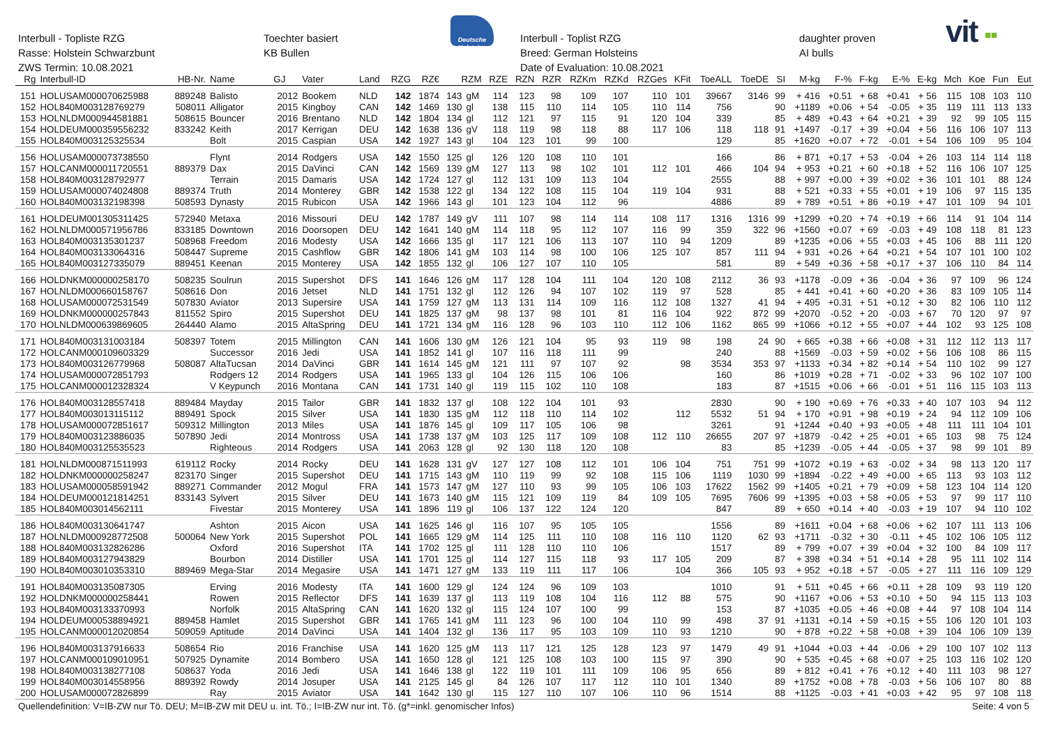Interbull - Topliste RZG
Rasse: Holstein Schwarzbunt
ZWS Termin: 10.08.2021
Toechter basiert
KB Bullen
Deutsche Holsteins
Interbull - Toplist RZG
Breed: German Holsteins
Date of Evaluation: 10.08.2021
daughter proven
AI bulls
vit ▪▪
| Rg | Interbull-ID | HB-Nr. | Name | GJ | Vater | Land | RZG | RZ€ | RZM | | RZE | RZN | RZR | RZKm | RZKd | RZGes | KFit | ToeALL | ToeDE | SI | M-kg | F-% | F-kg | E-% | E-kg | Mch | Koe | Fun | Eut |
| --- | --- | --- | --- | --- | --- | --- | --- | --- | --- | --- | --- | --- | --- | --- | --- | --- | --- | --- | --- | --- | --- | --- | --- | --- | --- | --- | --- | --- | --- |
| 151 | HOLUSAM000070625988 | 889248 | Balisto | 2012 | Bookem | NLD | 142 | 1874 | 143 | gM | 114 | 123 | 98 | 109 | 107 | 110 | 101 | 39667 | 3146 | 99 | + 416 | +0.51 | + 68 | +0.41 | + 56 | 115 | 108 | 103 | 110 |
| 152 | HOL840M003128769279 | 508011 | Alligator | 2015 | Kingboy | CAN | 142 | 1469 | 130 | gl | 138 | 115 | 110 | 114 | 105 | 110 | 114 | 756 | | 90 | +1189 | +0.06 | + 54 | -0.05 | + 35 | 119 | 111 | 113 | 133 |
| 153 | HOLNLDM000944581881 | 508615 | Bouncer | 2016 | Brentano | NLD | 142 | 1804 | 134 | gl | 112 | 121 | 97 | 115 | 91 | 120 | 104 | 339 | | 85 | + 489 | +0.43 | + 64 | +0.21 | + 39 | 92 | 99 | 105 | 115 |
| 154 | HOLDEUM000359556232 | 833242 | Keith | 2017 | Kerrigan | DEU | 142 | 1638 | 136 | gV | 118 | 119 | 98 | 118 | 88 | 117 | 106 | 118 | 118 | 91 | +1497 | -0.17 | + 39 | +0.04 | + 56 | 116 | 106 | 107 | 113 |
| 155 | HOL840M003125325534 | | Bolt | 2015 | Caspian | USA | 142 | 1927 | 143 | gl | 104 | 123 | 101 | 99 | 100 | | | 129 | | 85 | +1620 | +0.07 | + 72 | -0.01 | + 54 | 106 | 109 | 95 | 104 |
| 156 | HOLUSAM000073738550 | | Flynt | 2014 | Rodgers | USA | 142 | 1550 | 125 | gl | 126 | 120 | 108 | 110 | 101 | | | 166 | | 86 | + 871 | +0.17 | + 53 | -0.04 | + 26 | 103 | 114 | 114 | 118 |
| 157 | HOLCANM000011720551 | 889379 | Dax | 2015 | DaVinci | CAN | 142 | 1569 | 139 | gM | 127 | 113 | 98 | 102 | 101 | 112 | 101 | 466 | 104 | 94 | + 953 | +0.21 | + 60 | +0.18 | + 52 | 116 | 106 | 107 | 125 |
| 158 | HOL840M003128792977 | | Terrain | 2015 | Damaris | USA | 142 | 1724 | 127 | gl | 112 | 131 | 109 | 113 | 104 | | | 2555 | | 88 | + 997 | +0.00 | + 39 | +0.02 | + 36 | 101 | 101 | 88 | 124 |
| 159 | HOLUSAM000074024808 | 889374 | Truth | 2014 | Monterey | GBR | 142 | 1538 | 122 | gl | 134 | 122 | 108 | 115 | 104 | 119 | 104 | 931 | | 88 | + 521 | +0.33 | + 55 | +0.01 | + 19 | 106 | 97 | 115 | 135 |
| 160 | HOL840M003132198398 | 508593 | Dynasty | 2015 | Rubicon | USA | 142 | 1966 | 143 | gl | 101 | 123 | 104 | 112 | 96 | | | 4886 | | 89 | + 789 | +0.51 | + 86 | +0.19 | + 47 | 101 | 109 | 94 | 101 |
| 161 | HOLDEUM001305311425 | 572940 | Metaxa | 2016 | Missouri | DEU | 142 | 1787 | 149 | gV | 111 | 107 | 98 | 114 | 114 | 108 | 117 | 1316 | 1316 | 99 | +1299 | +0.20 | + 74 | +0.19 | + 66 | 114 | 91 | 104 | 114 |
| 162 | HOLNLDM000571956786 | 833185 | Downtown | 2016 | Doorsopen | DEU | 142 | 1641 | 140 | gM | 114 | 118 | 95 | 112 | 107 | 116 | 99 | 359 | 322 | 96 | +1560 | +0.07 | + 69 | -0.03 | + 49 | 108 | 118 | 81 | 123 |
| 163 | HOL840M003135301237 | 508968 | Freedom | 2016 | Modesty | USA | 142 | 1666 | 135 | gl | 117 | 121 | 106 | 113 | 107 | 110 | 94 | 1209 | | 89 | +1235 | +0.06 | + 55 | +0.03 | + 45 | 106 | 88 | 111 | 120 |
| 164 | HOL840M003133064316 | 508447 | Supreme | 2015 | Cashflow | GBR | 142 | 1806 | 141 | gM | 103 | 114 | 98 | 100 | 106 | 125 | 107 | 857 | 111 | 94 | + 931 | +0.26 | + 64 | +0.21 | + 54 | 107 | 101 | 100 | 102 |
| 165 | HOL840M003127335079 | 889451 | Keenan | 2015 | Monterey | USA | 142 | 1855 | 132 | gl | 106 | 127 | 107 | 110 | 105 | | | 581 | | 89 | + 549 | +0.36 | + 58 | +0.17 | + 37 | 106 | 110 | 84 | 114 |
| 166 | HOLDNKM000000258170 | 508235 | Soulrun | 2015 | Supershot | DFS | 141 | 1646 | 126 | gM | 117 | 128 | 104 | 111 | 104 | 120 | 108 | 2112 | 36 | 93 | +1178 | -0.09 | + 36 | -0.04 | + 36 | 97 | 109 | 96 | 124 |
| 167 | HOLNLDM000660158767 | 508616 | Don | 2016 | Jetset | NLD | 141 | 1751 | 132 | gl | 112 | 126 | 94 | 107 | 102 | 119 | 97 | 528 | | 85 | + 441 | +0.41 | + 60 | +0.20 | + 36 | 83 | 109 | 105 | 114 |
| 168 | HOLUSAM000072531549 | 507830 | Aviator | 2013 | Supersire | USA | 141 | 1759 | 127 | gM | 113 | 131 | 114 | 109 | 116 | 112 | 108 | 1327 | 41 | 94 | + 495 | +0.31 | + 51 | +0.12 | + 30 | 82 | 106 | 110 | 112 |
| 169 | HOLDNKM000000257843 | 811552 | Spiro | 2015 | Supershot | DEU | 141 | 1825 | 137 | gM | 98 | 137 | 98 | 101 | 81 | 116 | 104 | 922 | 872 | 99 | +2070 | -0.52 | + 20 | -0.03 | + 67 | 70 | 120 | 97 | 97 |
| 170 | HOLNLDM000639869605 | 264440 | Alamo | 2015 | AltaSpring | DEU | 141 | 1721 | 134 | gM | 116 | 128 | 96 | 103 | 110 | 112 | 106 | 1162 | 865 | 99 | +1066 | +0.12 | + 55 | +0.07 | + 44 | 102 | 93 | 125 | 108 |
| 171 | HOL840M003131003184 | 508397 | Totem | 2015 | Millington | CAN | 141 | 1606 | 130 | gM | 126 | 121 | 104 | 95 | 93 | 119 | 98 | 198 | 24 | 90 | + 665 | +0.38 | + 66 | +0.08 | + 31 | 112 | 112 | 113 | 117 |
| 172 | HOLCANM000109603329 | | Successor | 2016 | Jedi | USA | 141 | 1852 | 141 | gl | 107 | 116 | 118 | 111 | 99 | | | 240 | | 88 | +1569 | -0.03 | + 59 | +0.02 | + 56 | 106 | 108 | 86 | 115 |
| 173 | HOL840M003126779968 | 508087 | AltaTucsan | 2014 | DaVinci | GBR | 141 | 1614 | 145 | gM | 121 | 111 | 97 | 107 | 92 | | 98 | 3534 | 353 | 97 | +1133 | +0.34 | + 82 | +0.14 | + 54 | 110 | 102 | 99 | 127 |
| 174 | HOLUSAM000072851793 | | Rodgers 12 | 2014 | Rodgers | USA | 141 | 1965 | 133 | gl | 104 | 126 | 115 | 106 | 106 | | | 160 | | 86 | +1019 | +0.28 | + 71 | -0.02 | + 33 | 96 | 102 | 107 | 100 |
| 175 | HOLCANM000012328324 | | V Keypunch | 2016 | Montana | CAN | 141 | 1731 | 140 | gl | 119 | 115 | 102 | 110 | 108 | | | 183 | | 87 | +1515 | +0.06 | + 66 | -0.01 | + 51 | 116 | 115 | 103 | 113 |
| 176 | HOL840M003128557418 | 889484 | Mayday | 2015 | Tailor | GBR | 141 | 1832 | 137 | gl | 108 | 122 | 104 | 101 | 93 | | | 2830 | | 90 | + 190 | +0.69 | + 76 | +0.33 | + 40 | 107 | 103 | 94 | 112 |
| 177 | HOL840M003013115112 | 889491 | Spock | 2015 | Silver | USA | 141 | 1830 | 135 | gM | 112 | 118 | 110 | 114 | 102 | | 112 | 5532 | 51 | 94 | + 170 | +0.91 | + 98 | +0.19 | + 24 | 94 | 112 | 109 | 106 |
| 178 | HOLUSAM000072851617 | 509312 | Millington | 2013 | Miles | USA | 141 | 1876 | 145 | gl | 109 | 117 | 105 | 106 | 98 | | | 3261 | | 91 | +1244 | +0.40 | + 93 | +0.05 | + 48 | 111 | 111 | 104 | 101 |
| 179 | HOL840M003123886035 | 507890 | Jedi | 2014 | Montross | USA | 141 | 1738 | 137 | gM | 103 | 125 | 117 | 109 | 108 | 112 | 110 | 26655 | 207 | 97 | +1879 | -0.42 | + 25 | +0.01 | + 65 | 103 | 98 | 75 | 124 |
| 180 | HOL840M003125535523 | | Righteous | 2014 | Rodgers | USA | 141 | 2063 | 128 | gl | 92 | 130 | 118 | 120 | 108 | | | 83 | | 85 | +1239 | -0.05 | + 44 | -0.05 | + 37 | 98 | 99 | 101 | 89 |
| 181 | HOLNLDM000871511993 | 619112 | Rocky | 2014 | Rocky | DEU | 141 | 1628 | 131 | gV | 127 | 127 | 108 | 112 | 101 | 106 | 104 | 751 | 751 | 99 | +1072 | +0.19 | + 63 | -0.02 | + 34 | 98 | 113 | 120 | 117 |
| 182 | HOLDNKM000000258247 | 823170 | Singer | 2015 | Supershot | DEU | 141 | 1715 | 143 | gM | 110 | 119 | 99 | 92 | 108 | 115 | 106 | 1119 | 1030 | 99 | +1894 | -0.22 | + 49 | +0.00 | + 65 | 113 | 93 | 103 | 112 |
| 183 | HOLUSAM000058591942 | 889271 | Commander | 2012 | Mogul | FRA | 141 | 1573 | 147 | gM | 127 | 110 | 93 | 99 | 105 | 106 | 103 | 17622 | 1562 | 99 | +1405 | +0.21 | + 79 | +0.09 | + 58 | 123 | 104 | 114 | 120 |
| 184 | HOLDEUM000121814251 | 833143 | Sylvert | 2015 | Silver | DEU | 141 | 1673 | 140 | gM | 115 | 121 | 109 | 119 | 84 | 109 | 105 | 7695 | 7606 | 99 | +1395 | +0.03 | + 58 | +0.05 | + 53 | 97 | 99 | 117 | 110 |
| 185 | HOL840M003014562111 | | Fivestar | 2015 | Monterey | USA | 141 | 1896 | 119 | gl | 106 | 137 | 122 | 124 | 120 | | | 847 | | 89 | + 650 | +0.14 | + 40 | -0.03 | + 19 | 107 | 94 | 110 | 102 |
| 186 | HOL840M003130641747 | | Ashton | 2015 | Aicon | USA | 141 | 1625 | 146 | gl | 116 | 107 | 95 | 105 | 105 | | | 1556 | | 89 | +1611 | +0.04 | + 68 | +0.06 | + 62 | 107 | 111 | 113 | 106 |
| 187 | HOLNLDM000928772508 | 500064 | New York | 2015 | Supershot | POL | 141 | 1665 | 129 | gM | 114 | 125 | 111 | 110 | 108 | 116 | 110 | 1120 | 62 | 93 | +1711 | -0.32 | + 30 | -0.11 | + 45 | 102 | 106 | 105 | 112 |
| 188 | HOL840M003132826286 | | Oxford | 2016 | Supershot | ITA | 141 | 1702 | 125 | gl | 111 | 128 | 110 | 110 | 106 | | | 1517 | | 89 | + 799 | +0.07 | + 39 | +0.04 | + 32 | 100 | 84 | 109 | 117 |
| 189 | HOL840M003127943829 | | Bourbon | 2014 | Distiller | USA | 141 | 1701 | 125 | gl | 114 | 127 | 115 | 118 | 93 | 117 | 105 | 209 | | 87 | + 398 | +0.34 | + 51 | +0.14 | + 28 | 95 | 111 | 102 | 114 |
| 190 | HOL840M003010353310 | 889469 | Mega-Star | 2014 | Megasire | USA | 141 | 1471 | 127 | gM | 133 | 119 | 111 | 117 | 106 | | 104 | 366 | 105 | 93 | + 952 | +0.18 | + 57 | -0.05 | + 27 | 111 | 116 | 109 | 129 |
| 191 | HOL840M003135087305 | | Erving | 2016 | Modesty | ITA | 141 | 1600 | 129 | gl | 124 | 124 | 96 | 109 | 103 | | | 1010 | | 91 | + 511 | +0.45 | + 66 | +0.11 | + 28 | 109 | 93 | 119 | 120 |
| 192 | HOLDNKM000000258441 | | Rowen | 2015 | Reflector | DFS | 141 | 1639 | 137 | gl | 113 | 119 | 108 | 104 | 116 | 112 | 88 | 575 | | 90 | +1167 | +0.06 | + 53 | +0.10 | + 50 | 94 | 115 | 113 | 103 |
| 193 | HOL840M003133370993 | | Norfolk | 2015 | AltaSpring | CAN | 141 | 1620 | 132 | gl | 115 | 124 | 107 | 100 | 99 | | | 153 | | 87 | +1035 | +0.05 | + 46 | +0.08 | + 44 | 97 | 108 | 104 | 114 |
| 194 | HOLDEUM000538894921 | 889458 | Hamlet | 2015 | Supershot | GBR | 141 | 1765 | 141 | gM | 111 | 123 | 96 | 100 | 104 | 110 | 99 | 498 | 37 | 91 | +1131 | +0.14 | + 59 | +0.15 | + 55 | 106 | 120 | 101 | 103 |
| 195 | HOLCANM000012020854 | 509059 | Aptitude | 2014 | DaVinci | USA | 141 | 1404 | 132 | gl | 136 | 117 | 95 | 103 | 109 | 110 | 93 | 1210 | | 90 | + 878 | +0.22 | + 58 | +0.08 | + 39 | 104 | 106 | 109 | 139 |
| 196 | HOL840M003137916633 | 508654 | Rio | 2016 | Franchise | USA | 141 | 1620 | 125 | gM | 113 | 117 | 121 | 125 | 128 | 123 | 97 | 1479 | 49 | 91 | +1044 | +0.03 | + 44 | -0.06 | + 29 | 100 | 107 | 102 | 113 |
| 197 | HOLCANM000109010951 | 507925 | Dynamite | 2014 | Bombero | USA | 141 | 1650 | 128 | gl | 121 | 125 | 108 | 103 | 100 | 115 | 97 | 390 | | 90 | + 535 | +0.45 | + 68 | +0.07 | + 25 | 103 | 116 | 102 | 120 |
| 198 | HOL840M003138277108 | 508637 | Yoda | 2016 | Jedi | USA | 141 | 1646 | 138 | gl | 122 | 119 | 101 | 111 | 109 | 106 | 95 | 656 | | 89 | + 812 | +0.41 | + 76 | +0.12 | + 40 | 111 | 103 | 98 | 127 |
| 199 | HOL840M003014558956 | 889392 | Rowdy | 2014 | Josuper | USA | 141 | 2125 | 145 | gl | 84 | 126 | 107 | 117 | 112 | 110 | 101 | 1340 | | 89 | +1752 | +0.08 | + 78 | -0.03 | + 56 | 106 | 107 | 80 | 88 |
| 200 | HOLUSAM000072826899 | | Ray | 2015 | Aviator | USA | 141 | 1642 | 130 | gl | 115 | 127 | 110 | 107 | 106 | 110 | 96 | 1514 | | 88 | +1125 | -0.03 | + 41 | +0.03 | + 42 | 95 | 97 | 108 | 118 |
Quellendefinition: V=IB-ZW nur Tö. DEU; M=IB-ZW mit DEU u. int. Tö.; I=IB-ZW nur int. Tö. (g*=inkl. genomischer Infos) Seite: 4 von 5